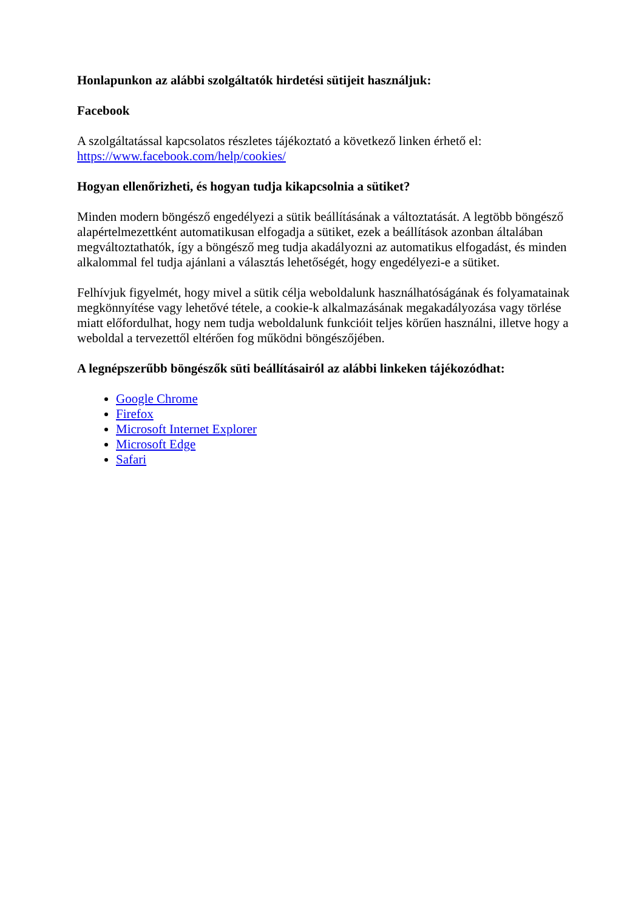Honlapunkon az alábbi szolgáltatók hirdetési sütijeit használjuk:
Facebook
A szolgáltatással kapcsolatos részletes tájékoztató a következő linken érhető el: https://www.facebook.com/help/cookies/
Hogyan ellenőrizheti, és hogyan tudja kikapcsolnia a sütiket?
Minden modern böngésző engedélyezi a sütik beállításának a változtatását. A legtöbb böngésző alapértelmezettként automatikusan elfogadja a sütiket, ezek a beállítások azonban általában megváltoztathatók, így a böngésző meg tudja akadályozni az automatikus elfogadást, és minden alkalommal fel tudja ajánlani a választás lehetőségét, hogy engedélyezi-e a sütiket.
Felhívjuk figyelmét, hogy mivel a sütik célja weboldalunk használhatóságának és folyamatainak megkönnyítése vagy lehetővé tétele, a cookie-k alkalmazásának megakadályozása vagy törlése miatt előfordulhat, hogy nem tudja weboldalunk funkcióit teljes körűen használni, illetve hogy a weboldal a tervezettől eltérően fog működni böngészőjében.
A legnépszerűbb böngészők süti beállításairól az alábbi linkeken tájékozódhat:
Google Chrome
Firefox
Microsoft Internet Explorer
Microsoft Edge
Safari